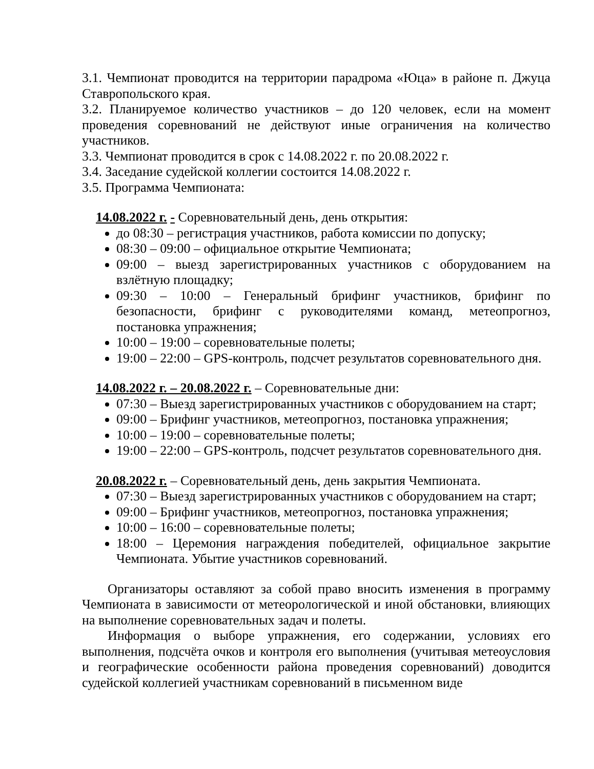3.1. Чемпионат проводится на территории парадрома «Юца» в районе п. Джуца Ставропольского края.
3.2. Планируемое количество участников – до 120 человек, если на момент проведения соревнований не действуют иные ограничения на количество участников.
3.3. Чемпионат проводится в срок с 14.08.2022 г. по 20.08.2022 г.
3.4. Заседание судейской коллегии состоится 14.08.2022 г.
3.5. Программа Чемпионата:
14.08.2022 г. - Соревновательный день, день открытия:
до 08:30 – регистрация участников, работа комиссии по допуску;
08:30 – 09:00 – официальное открытие Чемпионата;
09:00 – выезд зарегистрированных участников с оборудованием на взлётную площадку;
09:30 – 10:00 – Генеральный брифинг участников, брифинг по безопасности, брифинг с руководителями команд, метеопрогноз, постановка упражнения;
10:00 – 19:00 – соревновательные полеты;
19:00 – 22:00 – GPS-контроль, подсчет результатов соревновательного дня.
14.08.2022 г. – 20.08.2022 г. – Соревновательные дни:
07:30 – Выезд зарегистрированных участников с оборудованием на старт;
09:00 – Брифинг участников, метеопрогноз, постановка упражнения;
10:00 – 19:00 – соревновательные полеты;
19:00 – 22:00 – GPS-контроль, подсчет результатов соревновательного дня.
20.08.2022 г. – Соревновательный день, день закрытия Чемпионата.
07:30 – Выезд зарегистрированных участников с оборудованием на старт;
09:00 – Брифинг участников, метеопрогноз, постановка упражнения;
10:00 – 16:00 – соревновательные полеты;
18:00 – Церемония награждения победителей, официальное закрытие Чемпионата. Убытие участников соревнований.
Организаторы оставляют за собой право вносить изменения в программу Чемпионата в зависимости от метеорологической и иной обстановки, влияющих на выполнение соревновательных задач и полеты.
Информация о выборе упражнения, его содержании, условиях его выполнения, подсчёта очков и контроля его выполнения (учитывая метеоусловия и географические особенности района проведения соревнований) доводится судейской коллегией участникам соревнований в письменном виде